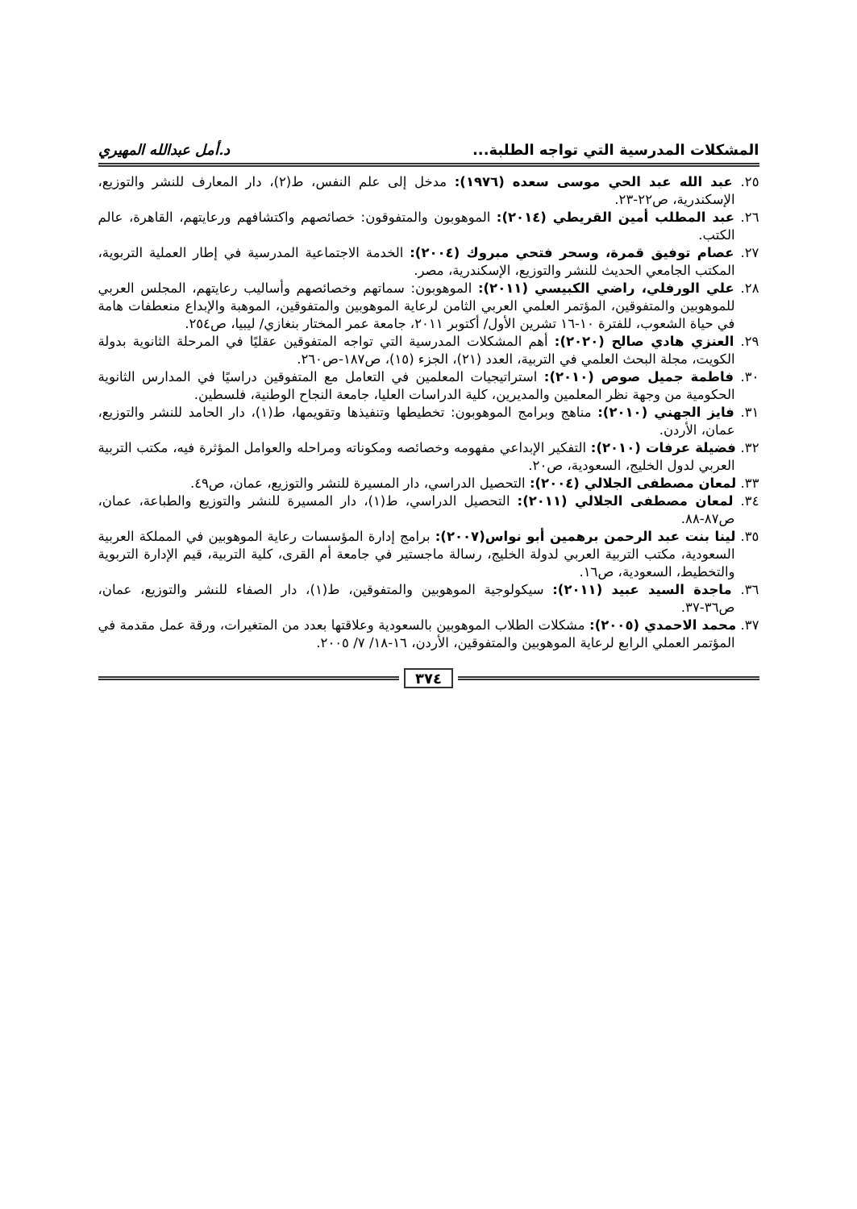المشكلات المدرسية التي تواجه الطلبة... د.أمل عبدالله المهيري
٢٥. عبد الله عبد الحي موسى سعده (١٩٧٦): مدخل إلى علم النفس، ط(٢)، دار المعارف للنشر والتوزيع، الإسكندرية، ص٢٢-٢٣.
٢٦. عبد المطلب أمين القريطي (٢٠١٤): الموهوبون والمتفوقون: خصائصهم واكتشافهم ورعايتهم، القاهرة، عالم الكتب.
٢٧. عصام توفيق قمرة، وسحر فتحي مبروك (٢٠٠٤): الخدمة الاجتماعية المدرسية في إطار العملية التربوية، المكتب الجامعي الحديث للنشر والتوزيع، الإسكندرية، مصر.
٢٨. علي الورفلي، راضي الكبيسي (٢٠١١): الموهوبون: سماتهم وخصائصهم وأساليب رعايتهم، المجلس العربي للموهوبين والمتفوقين، المؤتمر العلمي العربي الثامن لرعاية الموهوبين والمتفوقين، الموهبة والإبداع منعطفات هامة في حياة الشعوب، للفترة ١٠-١٦ تشرين الأول/ أكتوبر ٢٠١١، جامعة عمر المختار بنغازي/ ليبيا، ص٢٥٤.
٢٩. العنزي هادي صالح (٢٠٢٠): أهم المشكلات المدرسية التي تواجه المتفوقين عقليًا في المرحلة الثانوية بدولة الكويت، مجلة البحث العلمي في التربية، العدد (٢١)، الجزء (١٥)، ص١٨٧-ص٢٦٠.
٣٠. فاطمة جميل صوص (٢٠١٠): استراتيجيات المعلمين في التعامل مع المتفوقين دراسيًا في المدارس الثانوية الحكومية من وجهة نظر المعلمين والمديرين، كلية الدراسات العليا، جامعة النجاح الوطنية، فلسطين.
٣١. فايز الجهني (٢٠١٠): مناهج وبرامج الموهوبون: تخطيطها وتنفيذها وتقويمها، ط(١)، دار الحامد للنشر والتوزيع، عمان، الأردن.
٣٢. فضيلة عرفات (٢٠١٠): التفكير الإبداعي مفهومه وخصائصه ومكوناته ومراحله والعوامل المؤثرة فيه، مكتب التربية العربي لدول الخليج، السعودية، ص٢٠.
٣٣. لمعان مصطفى الجلالي (٢٠٠٤): التحصيل الدراسي، دار المسيرة للنشر والتوزيع، عمان، ص٤٩.
٣٤. لمعان مصطفى الجلالي (٢٠١١): التحصيل الدراسي، ط(١)، دار المسيرة للنشر والتوزيع والطباعة، عمان، ص٨٧-٨٨.
٣٥. لينا بنت عبد الرحمن برهمين أبو نواس(٢٠٠٧): برامج إدارة المؤسسات رعاية الموهوبين في المملكة العربية السعودية، مكتب التربية العربي لدولة الخليج، رسالة ماجستير في جامعة أم القرى، كلية التربية، قيم الإدارة التربوية والتخطيط، السعودية، ص١٦.
٣٦. ماجدة السيد عبيد (٢٠١١): سيكولوجية الموهوبين والمتفوقين، ط(١)، دار الصفاء للنشر والتوزيع، عمان، ص٣٦-٣٧.
٣٧. محمد الاحمدي (٢٠٠٥): مشكلات الطلاب الموهوبين بالسعودية وعلاقتها بعدد من المتغيرات، ورقة عمل مقدمة في المؤتمر العملي الرابع لرعاية الموهوبين والمتفوقين، الأردن، ١٦-١٨/ ٧/ ٢٠٠٥.
٣٧٤